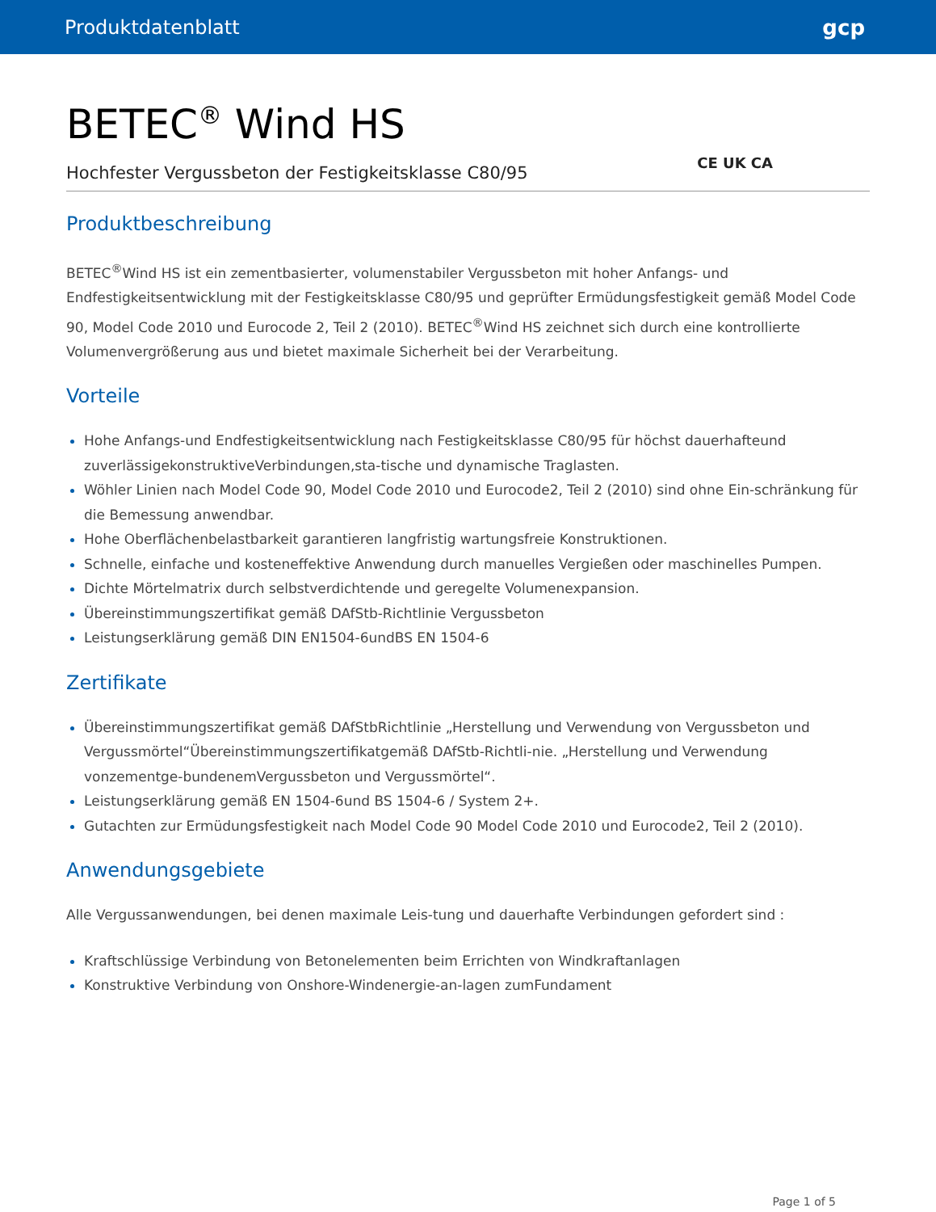Produktdatenblatt gcp
BETEC<sup>®</sup> Wind HS
Hochfester Vergussbeton der Festigkeitsklasse C80/95 CE UK CA
Produktbeschreibung
BETEC<sup>®</sup>Wind HS ist ein zementbasierter, volumenstabiler Vergussbeton mit hoher Anfangs- und Endfestigkeitsentwicklung mit der Festigkeitsklasse C80/95 und geprüfter Ermüdungsfestigkeit gemäß Model Code 90, Model Code 2010 und Eurocode 2, Teil 2 (2010). BETEC<sup>®</sup>Wind HS zeichnet sich durch eine kontrollierte Volumenvergrößerung aus und bietet maximale Sicherheit bei der Verarbeitung.
Vorteile
Hohe Anfangs-und Endfestigkeitsentwicklung nach Festigkeitsklasse C80/95 für höchst dauerhafteund zuverlässigekonstruktiveVerbindungen,sta-tische und dynamische Traglasten.
Wöhler Linien nach Model Code 90, Model Code 2010 und Eurocode2, Teil 2 (2010) sind ohne Ein-schränkung für die Bemessung anwendbar.
Hohe Oberflächenbelastbarkeit garantieren langfristig wartungsfreie Konstruktionen.
Schnelle, einfache und kosteneffektive Anwendung durch manuelles Vergießen oder maschinelles Pumpen.
Dichte Mörtelmatrix durch selbstverdichtende und geregelte Volumenexpansion.
Übereinstimmungszertifikat gemäß DAfStb-Richtlinie Vergussbeton
Leistungserklärung gemäß DIN EN1504-6undBS EN 1504-6
Zertifikate
Übereinstimmungszertifikat gemäß DAfStbRichtlinie „Herstellung und Verwendung von Vergussbeton und Vergussmörtel“Übereinstimmungszertifikatgemäß DAfStb-Richtli-nie. „Herstellung und Verwendung vonzementge-bundenemVergussbeton und Vergussmörtel“.
Leistungserklärung gemäß EN 1504-6und BS 1504-6 / System 2+.
Gutachten zur Ermüdungsfestigkeit nach Model Code 90 Model Code 2010 und Eurocode2, Teil 2 (2010).
Anwendungsgebiete
Alle Vergussanwendungen, bei denen maximale Leis-tung und dauerhafte Verbindungen gefordert sind :
Kraftschlüssige Verbindung von Betonelementen beim Errichten von Windkraftanlagen
Konstruktive Verbindung von Onshore-Windenergie-an-lagen zumFundament
Page 1 of 5